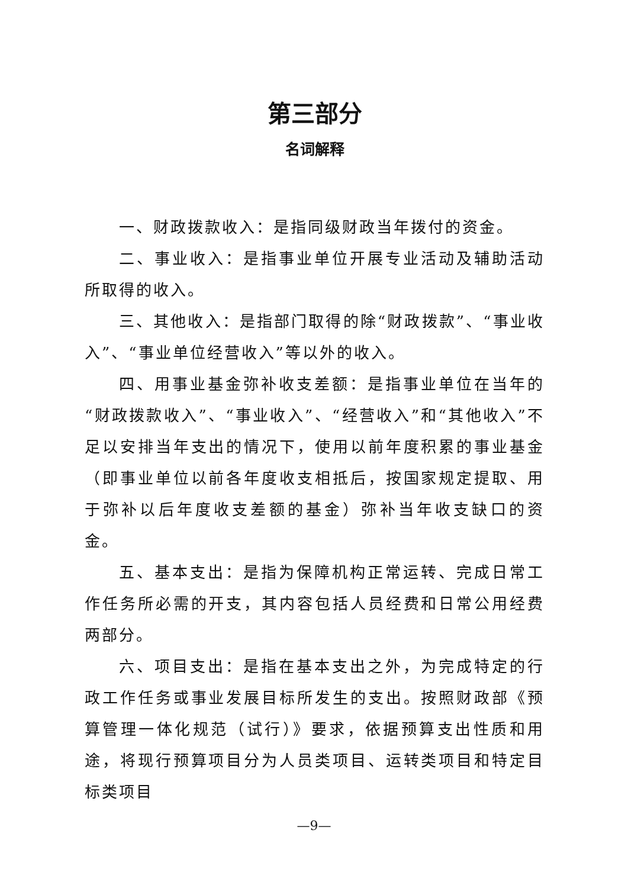第三部分
名词解释
一、财政拨款收入：是指同级财政当年拨付的资金。
二、事业收入：是指事业单位开展专业活动及辅助活动所取得的收入。
三、其他收入：是指部门取得的除“财政拨款”、“事业收入”、“事业单位经营收入”等以外的收入。
四、用事业基金弥补收支差额：是指事业单位在当年的“财政拨款收入”、“事业收入”、“经营收入”和“其他收入”不足以安排当年支出的情况下，使用以前年度积累的事业基金（即事业单位以前各年度收支相抵后，按国家规定提取、用于弥补以后年度收支差额的基金）弥补当年收支缺口的资金。
五、基本支出：是指为保障机构正常运转、完成日常工作任务所必需的开支，其内容包括人员经费和日常公用经费两部分。
六、项目支出：是指在基本支出之外，为完成特定的行政工作任务或事业发展目标所发生的支出。按照财政部《预算管理一体化规范（试行）》要求，依据预算支出性质和用途，将现行预算项目分为人员类项目、运转类项目和特定目标类项目
—9—